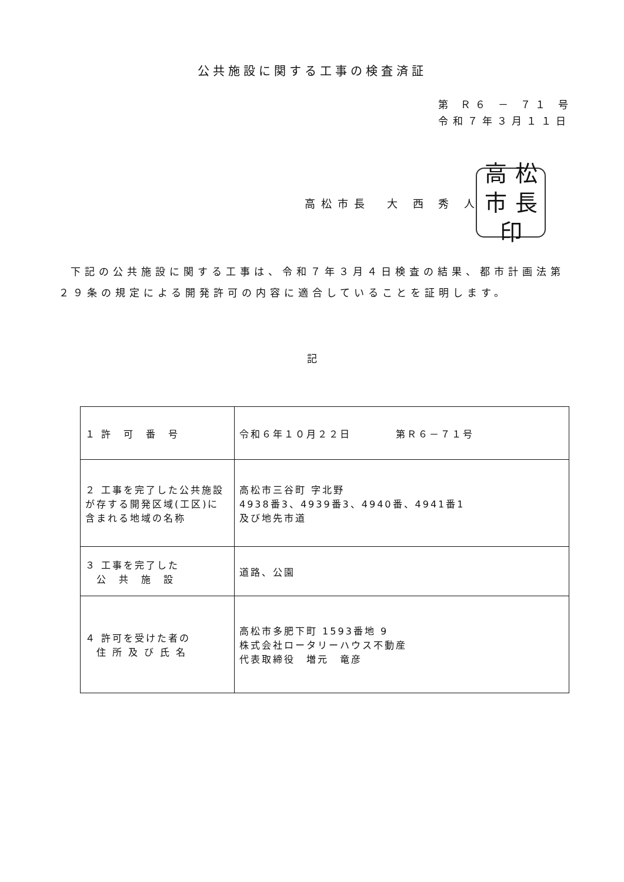公共施設に関する工事の検査済証
第 Ｒ６ － ７１ 号
令和７年３月１１日
高松市長　大 西 秀 人
高松市長印
下記の公共施設に関する工事は、令和７年３月４日検査の結果、都市計画法第２９条の規定による開発許可の内容に適合していることを証明します。
記
| １ 許 可 番 号 | 令和６年１０月２２日 第Ｒ６－７１号 |
| ２ 工事を完了した公共施設が存する開発区域(工区)に含まれる地域の名称 | 高松市三谷町 字北野 4938番3、4939番3、4940番、4941番1 及び地先市道 |
| ３ 工事を完了した 公 共 施 設 | 道路、公園 |
| ４ 許可を受けた者の 住 所 及 び 氏 名 | 高松市多肥下町 1593番地 9 株式会社ロータリーハウス不動産 代表取締役 増元 竜彦 |